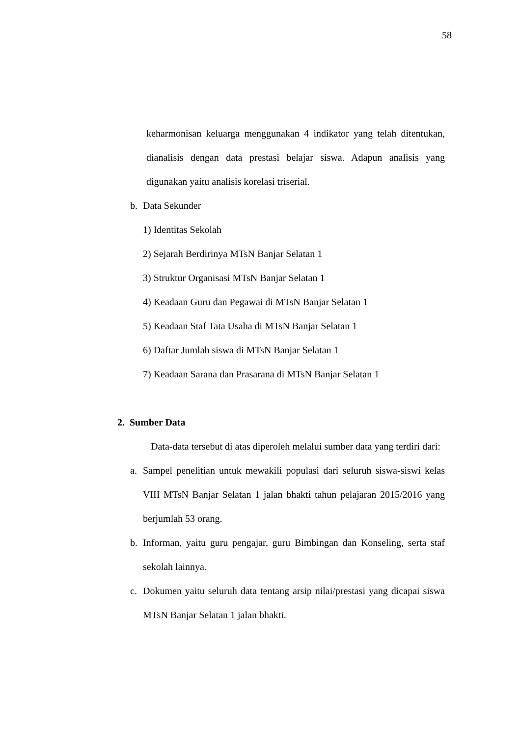58
keharmonisan keluarga menggunakan 4 indikator yang telah ditentukan, dianalisis dengan data prestasi belajar siswa. Adapun analisis yang digunakan yaitu analisis korelasi triserial.
b. Data Sekunder
1) Identitas Sekolah
2) Sejarah Berdirinya MTsN Banjar Selatan 1
3) Struktur Organisasi MTsN Banjar Selatan 1
4) Keadaan Guru dan Pegawai di MTsN Banjar Selatan 1
5) Keadaan Staf Tata Usaha di MTsN Banjar Selatan 1
6) Daftar Jumlah siswa di MTsN Banjar Selatan 1
7) Keadaan Sarana dan Prasarana di MTsN Banjar Selatan 1
2. Sumber Data
Data-data tersebut di atas diperoleh melalui sumber data yang terdiri dari:
a. Sampel penelitian untuk mewakili populasi dari seluruh siswa-siswi kelas VIII MTsN Banjar Selatan 1 jalan bhakti tahun pelajaran 2015/2016 yang berjumlah 53 orang.
b. Informan, yaitu guru pengajar, guru Bimbingan dan Konseling, serta staf sekolah lainnya.
c. Dokumen yaitu seluruh data tentang arsip nilai/prestasi yang dicapai siswa MTsN Banjar Selatan 1 jalan bhakti.